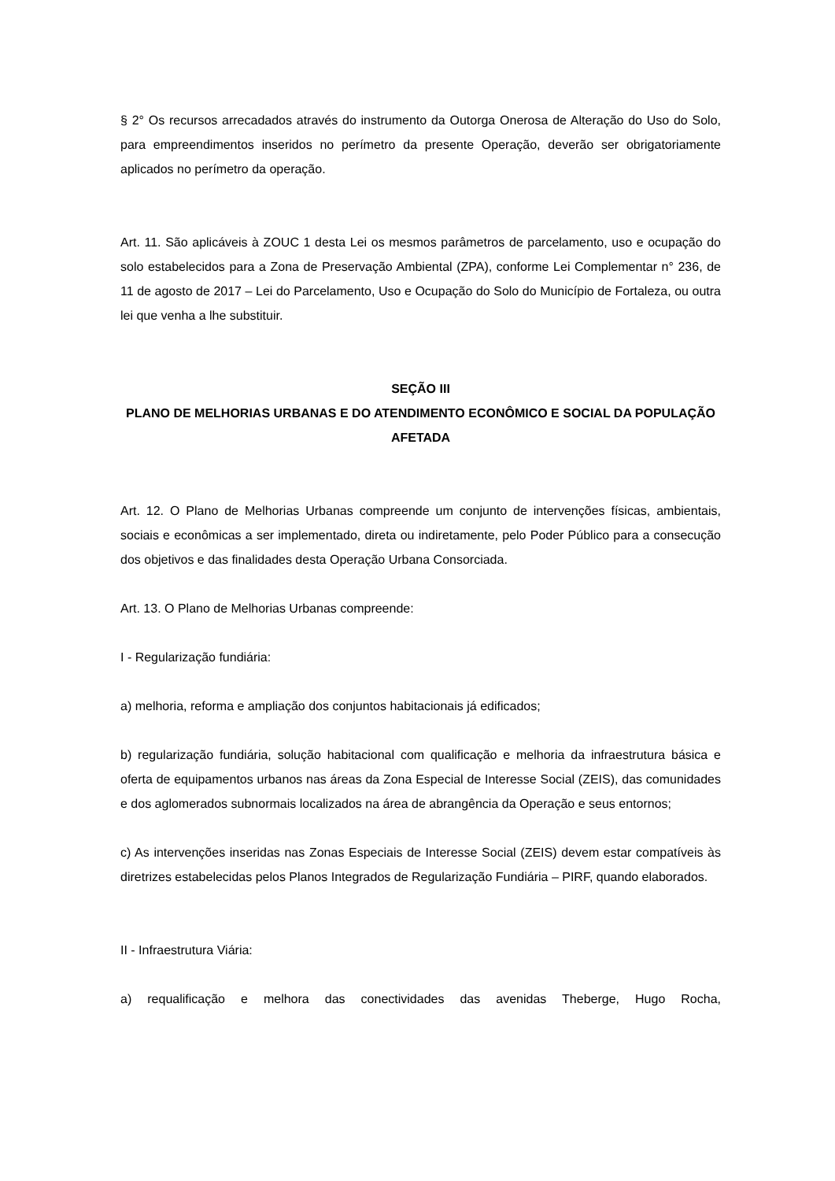§ 2° Os recursos arrecadados através do instrumento da Outorga Onerosa de Alteração do Uso do Solo, para empreendimentos inseridos no perímetro da presente Operação, deverão ser obrigatoriamente aplicados no perímetro da operação.
Art. 11. São aplicáveis à ZOUC 1 desta Lei os mesmos parâmetros de parcelamento, uso e ocupação do solo estabelecidos para a Zona de Preservação Ambiental (ZPA), conforme Lei Complementar n° 236, de 11 de agosto de 2017 – Lei do Parcelamento, Uso e Ocupação do Solo do Município de Fortaleza, ou outra lei que venha a lhe substituir.
SEÇÃO III
PLANO DE MELHORIAS URBANAS E DO ATENDIMENTO ECONÔMICO E SOCIAL DA POPULAÇÃO AFETADA
Art. 12. O Plano de Melhorias Urbanas compreende um conjunto de intervenções físicas, ambientais, sociais e econômicas a ser implementado, direta ou indiretamente, pelo Poder Público para a consecução dos objetivos e das finalidades desta Operação Urbana Consorciada.
Art. 13. O Plano de Melhorias Urbanas compreende:
I - Regularização fundiária:
a) melhoria, reforma e ampliação dos conjuntos habitacionais já edificados;
b) regularização fundiária, solução habitacional com qualificação e melhoria da infraestrutura básica e oferta de equipamentos urbanos nas áreas da Zona Especial de Interesse Social (ZEIS), das comunidades e dos aglomerados subnormais localizados na área de abrangência da Operação e seus entornos;
c) As intervenções inseridas nas Zonas Especiais de Interesse Social (ZEIS) devem estar compatíveis às diretrizes estabelecidas pelos Planos Integrados de Regularização Fundiária – PIRF, quando elaborados.
II - Infraestrutura Viária:
a) requalificação e melhora das conectividades das avenidas Theberge, Hugo Rocha,